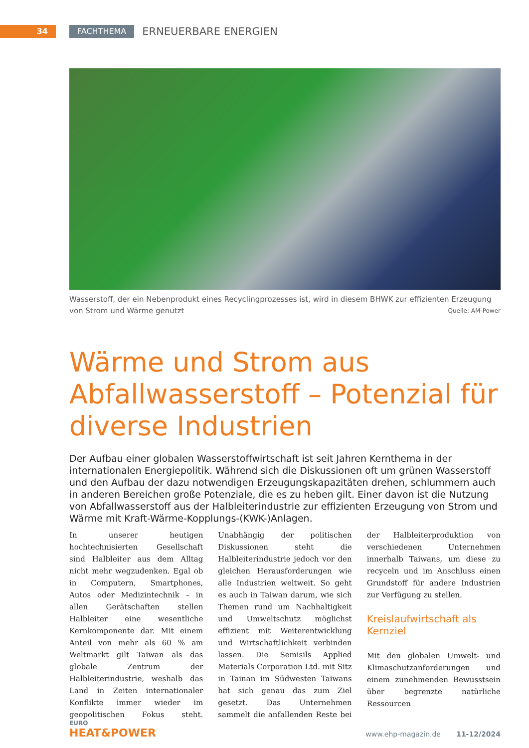34 FACHTHEMA
ERNEUERBARE ENERGIEN
Wasserstoff, der ein Nebenprodukt eines Recyclingprozesses ist, wird in diesem BHWK zur effizienten Erzeugung von Strom und Wärme genutzt Quelle: AM-Power
Wärme und Strom aus Abfallwasserstoff – Potenzial für diverse Industrien
Der Aufbau einer globalen Wasserstoffwirtschaft ist seit Jahren Kernthema in der internationalen Energiepolitik. Während sich die Diskussionen oft um grünen Wasserstoff und den Aufbau der dazu notwendigen Erzeugungskapazitäten drehen, schlummern auch in anderen Bereichen große Potenziale, die es zu heben gilt. Einer davon ist die Nutzung von Abfallwasserstoff aus der Halbleiterindustrie zur effizienten Erzeugung von Strom und Wärme mit Kraft-Wärme-Kopplungs-(KWK-)Anlagen.
In unserer heutigen hochtechnisierten Gesellschaft sind Halbleiter aus dem Alltag nicht mehr wegzudenken. Egal ob in Computern, Smartphones, Autos oder Medizintechnik – in allen Gerätschaften stellen Halbleiter eine wesentliche Kernkomponente dar. Mit einem Anteil von mehr als 60 % am Weltmarkt gilt Taiwan als das globale Zentrum der Halbleiterindustrie, weshalb das Land in Zeiten internationaler Konflikte immer wieder im geopolitischen Fokus steht. Unabhängig der politischen Diskussionen steht die Halbleiterindustrie jedoch vor den gleichen Herausforderungen wie alle Industrien weltweit. So geht es auch in Taiwan darum, wie sich Themen rund um Nachhaltigkeit und Umweltschutz möglichst effizient mit Weiterentwicklung und Wirtschaftlichkeit verbinden lassen. Die Semisils Applied Materials Corporation Ltd. mit Sitz in Tainan im Südwesten Taiwans hat sich genau das zum Ziel gesetzt. Das Unternehmen sammelt die anfallenden Reste bei der Halbleiterproduktion von verschiedenen Unternehmen innerhalb Taiwans, um diese zu recyceln und im Anschluss einen Grundstoff für andere Industrien zur Verfügung zu stellen.
Kreislaufwirtschaft als Kernziel
Mit den globalen Umwelt- und Klimaschutzanforderungen und einem zunehmenden Bewusstsein über begrenzte natürliche Ressourcen
EURO
HEAT&POWER
www.ehp-magazin.de 11-12/2024